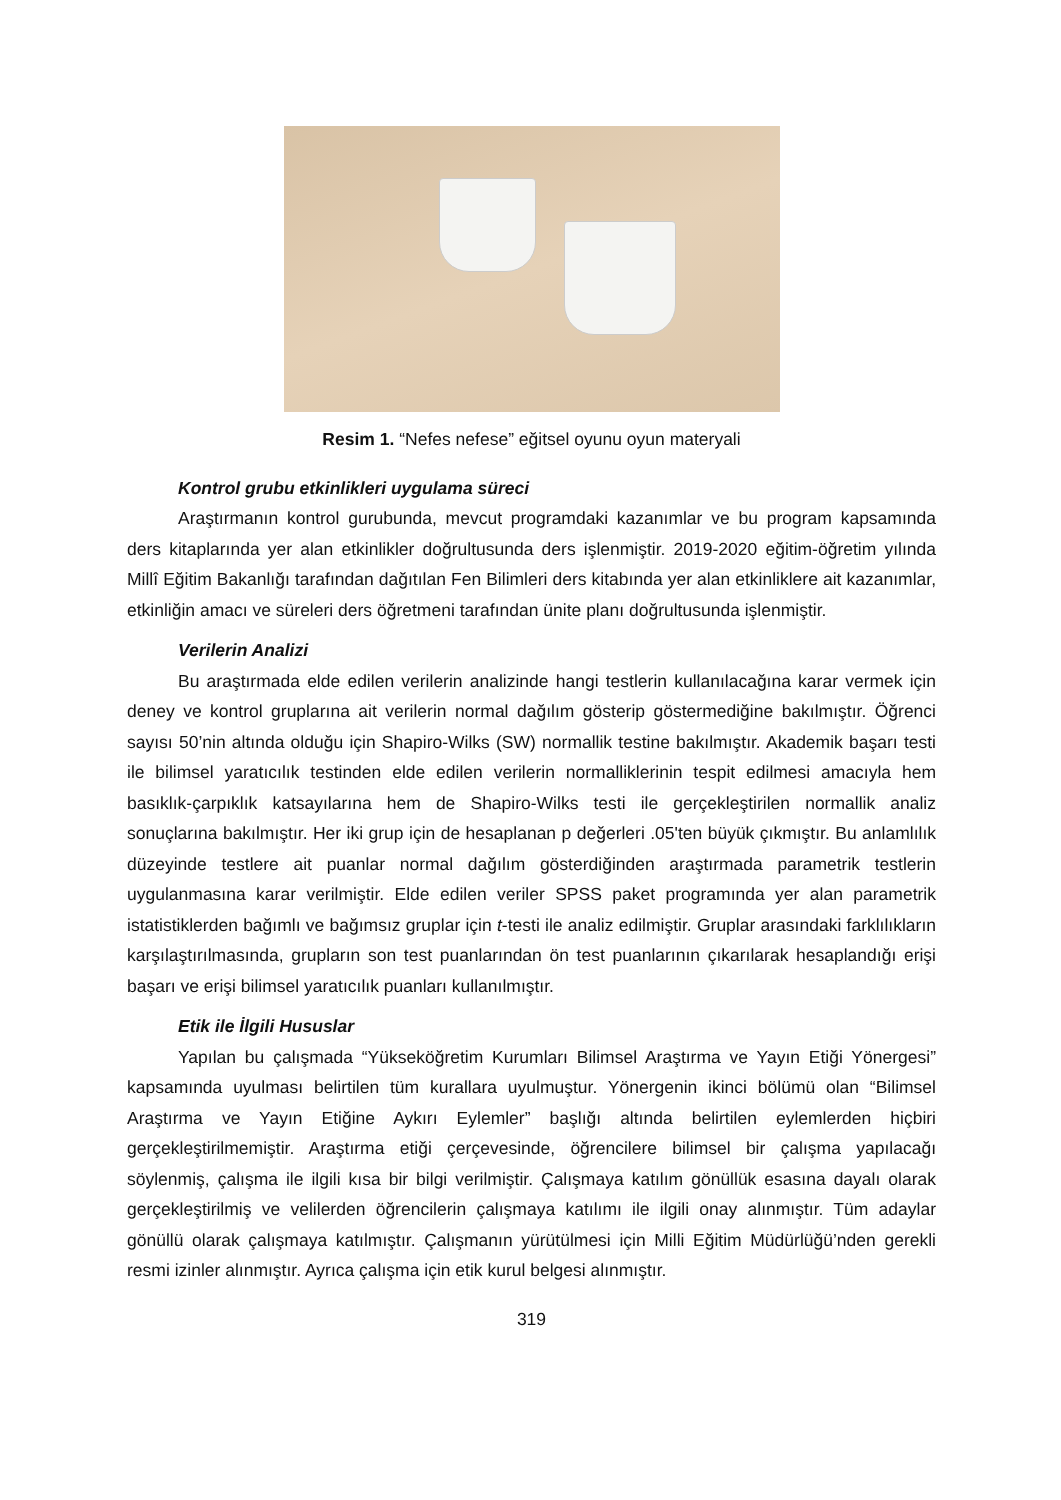Resim 1. “Nefes nefese” eğitsel oyunu oyun materyali
Kontrol grubu etkinlikleri uygulama süreci
Araştırmanın kontrol gurubunda, mevcut programdaki kazanımlar ve bu program kapsamında ders kitaplarında yer alan etkinlikler doğrultusunda ders işlenmiştir. 2019-2020 eğitim-öğretim yılında Millî Eğitim Bakanlığı tarafından dağıtılan Fen Bilimleri ders kitabında yer alan etkinliklere ait kazanımlar, etkinliğin amacı ve süreleri ders öğretmeni tarafından ünite planı doğrultusunda işlenmiştir.
Verilerin Analizi
Bu araştırmada elde edilen verilerin analizinde hangi testlerin kullanılacağına karar vermek için deney ve kontrol gruplarına ait verilerin normal dağılım gösterip göstermediğine bakılmıştır. Öğrenci sayısı 50’nin altında olduğu için Shapiro-Wilks (SW) normallik testine bakılmıştır. Akademik başarı testi ile bilimsel yaratıcılık testinden elde edilen verilerin normalliklerinin tespit edilmesi amacıyla hem basıklık-çarpıklık katsayılarına hem de Shapiro-Wilks testi ile gerçekleştirilen normallik analiz sonuçlarına bakılmıştır. Her iki grup için de hesaplanan p değerleri .05'ten büyük çıkmıştır. Bu anlamlılık düzeyinde testlere ait puanlar normal dağılım gösterdiğinden araştırmada parametrik testlerin uygulanmasına karar verilmiştir. Elde edilen veriler SPSS paket programında yer alan parametrik istatistiklerden bağımlı ve bağımsız gruplar için t-testi ile analiz edilmiştir. Gruplar arasındaki farklılıkların karşılaştırılmasında, grupların son test puanlarından ön test puanlarının çıkarılarak hesaplandığı erişi başarı ve erişi bilimsel yaratıcılık puanları kullanılmıştır.
Etik ile İlgili Hususlar
Yapılan bu çalışmada “Yükseköğretim Kurumları Bilimsel Araştırma ve Yayın Etiği Yönergesi” kapsamında uyulması belirtilen tüm kurallara uyulmuştur. Yönergenin ikinci bölümü olan “Bilimsel Araştırma ve Yayın Etiğine Aykırı Eylemler” başlığı altında belirtilen eylemlerden hiçbiri gerçekleştirilmemiştir. Araştırma etiği çerçevesinde, öğrencilere bilimsel bir çalışma yapılacağı söylenmiş, çalışma ile ilgili kısa bir bilgi verilmiştir. Çalışmaya katılım gönüllük esasına dayalı olarak gerçekleştirilmiş ve velilerden öğrencilerin çalışmaya katılımı ile ilgili onay alınmıştır. Tüm adaylar gönüllü olarak çalışmaya katılmıştır. Çalışmanın yürütülmesi için Milli Eğitim Müdürlüğü’nden gerekli resmi izinler alınmıştır. Ayrıca çalışma için etik kurul belgesi alınmıştır.
319